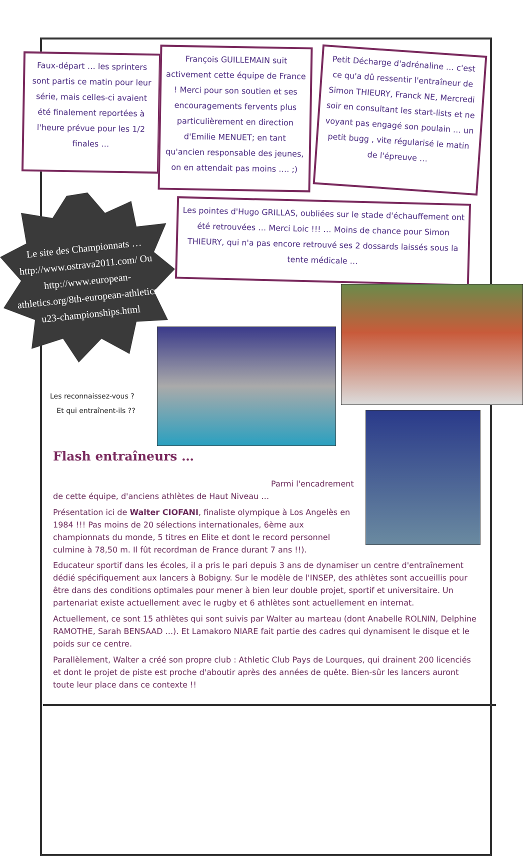Faux-départ … les sprinters sont partis ce matin pour leur série, mais celles-ci avaient été finalement reportées à l'heure prévue pour les 1/2 finales …
François GUILLEMAIN suit activement cette équipe de France ! Merci pour son soutien et ses encouragements fervents plus particulièrement en direction d'Emilie MENUET; en tant qu'ancien responsable des jeunes, on en attendait pas moins …. ;)
Petit Décharge d'adrénaline … c'est ce qu'a dû ressentir l'entraîneur de Simon THIEURY, Franck NE, Mercredi soir en consultant les start-lists et ne voyant pas engagé son poulain … un petit bugg , vite régularisé le matin de l'épreuve …
Les pointes d'Hugo GRILLAS, oubliées sur le stade d'échauffement ont été retrouvées … Merci Loic !!! … Moins de chance pour Simon THIEURY, qui n'a pas encore retrouvé ses 2 dossards laissés sous la tente médicale …
Le site des Championnats … http://www.ostrava2011.com/ Ou http://www.european-athletics.org/8th-european-athletics-u23-championships.html
Les reconnaissez-vous ?
Et qui entraînent-ils ??
Flash entraîneurs …
Parmi l'encadrement
de cette équipe, d'anciens athlètes de Haut Niveau …
Présentation ici de Walter CIOFANI, finaliste olympique à Los Angelès en 1984 !!! Pas moins de 20 sélections internationales, 6ème aux championnats du monde, 5 titres en Elite et dont le record personnel culmine à 78,50 m. Il fût recordman de France durant 7 ans !!).
Educateur sportif dans les écoles, il a pris le pari depuis 3 ans de dynamiser un centre d'entraînement dédié spécifiquement aux lancers à Bobigny. Sur le modèle de l'INSEP, des athlètes sont accueillis pour être dans des conditions optimales pour mener à bien leur double projet, sportif et universitaire. Un partenariat existe actuellement avec le rugby et 6 athlètes sont actuellement en internat.
Actuellement, ce sont 15 athlètes qui sont suivis par Walter au marteau (dont Anabelle ROLNIN, Delphine RAMOTHE, Sarah BENSAAD ...). Et Lamakoro NIARE fait partie des cadres qui dynamisent le disque et le poids sur ce centre.
Parallèlement, Walter a créé son propre club : Athletic Club Pays de Lourques, qui drainent 200 licenciés et dont le projet de piste est proche d'aboutir après des années de quête. Bien-sûr les lancers auront toute leur place dans ce contexte !!